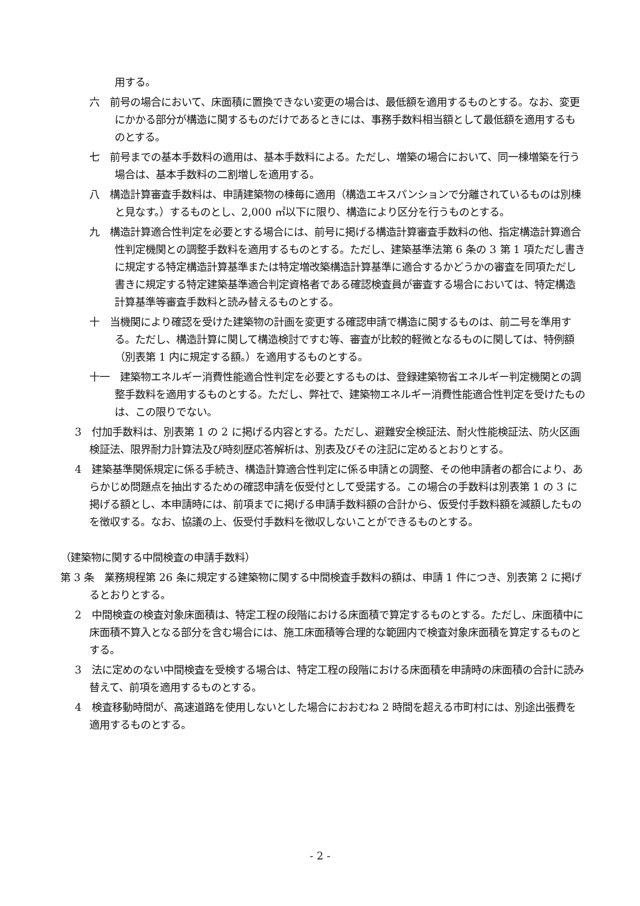用する。
六　前号の場合において、床面積に置換できない変更の場合は、最低額を適用するものとする。なお、変更にかかる部分が構造に関するものだけであるときには、事務手数料相当額として最低額を適用するものとする。
七　前号までの基本手数料の適用は、基本手数料による。ただし、増築の場合において、同一棟増築を行う場合は、基本手数料の二割増しを適用する。
八　構造計算審査手数料は、申請建築物の棟毎に適用（構造エキスパンションで分離されているものは別棟と見なす。）するものとし、2,000 ㎡以下に限り、構造により区分を行うものとする。
九　構造計算適合性判定を必要とする場合には、前号に掲げる構造計算審査手数料の他、指定構造計算適合性判定機関との調整手数料を適用するものとする。ただし、建築基準法第 6 条の 3 第 1 項ただし書きに規定する特定構造計算基準または特定増改築構造計算基準に適合するかどうかの審査を同項ただし書きに規定する特定建築基準適合判定資格者である確認検査員が審査する場合においては、特定構造計算基準等審査手数料と読み替えるものとする。
十　当機関により確認を受けた建築物の計画を変更する確認申請で構造に関するものは、前二号を準用する。ただし、構造計算に関して構造検討ですむ等、審査が比較的軽微となるものに関しては、特例額（別表第 1 内に規定する額。）を適用するものとする。
十一　建築物エネルギー消費性能適合性判定を必要とするものは、登録建築物省エネルギー判定機関との調整手数料を適用するものとする。ただし、弊社で、建築物エネルギー消費性能適合性判定を受けたものは、この限りでない。
3　付加手数料は、別表第 1 の 2 に掲げる内容とする。ただし、避難安全検証法、耐火性能検証法、防火区画検証法、限界耐力計算法及び時刻歴応答解析は、別表及びその注記に定めるとおりとする。
4　建築基準関係規定に係る手続き、構造計算適合性判定に係る申請との調整、その他申請者の都合により、あらかじめ問題点を抽出するための確認申請を仮受付として受諾する。この場合の手数料は別表第 1 の 3 に掲げる額とし、本申請時には、前項までに掲げる申請手数料額の合計から、仮受付手数料額を減額したものを徴収する。なお、協議の上、仮受付手数料を徴収しないことができるものとする。
（建築物に関する中間検査の申請手数料）
第 3 条　業務規程第 26 条に規定する建築物に関する中間検査手数料の額は、申請 1 件につき、別表第 2 に掲げるとおりとする。
2　中間検査の検査対象床面積は、特定工程の段階における床面積で算定するものとする。ただし、床面積中に床面積不算入となる部分を含む場合には、施工床面積等合理的な範囲内で検査対象床面積を算定するものとする。
3　法に定めのない中間検査を受検する場合は、特定工程の段階における床面積を申請時の床面積の合計に読み替えて、前項を適用するものとする。
4　検査移動時間が、高速道路を使用しないとした場合におおむね 2 時間を超える市町村には、別途出張費を適用するものとする。
- 2 -